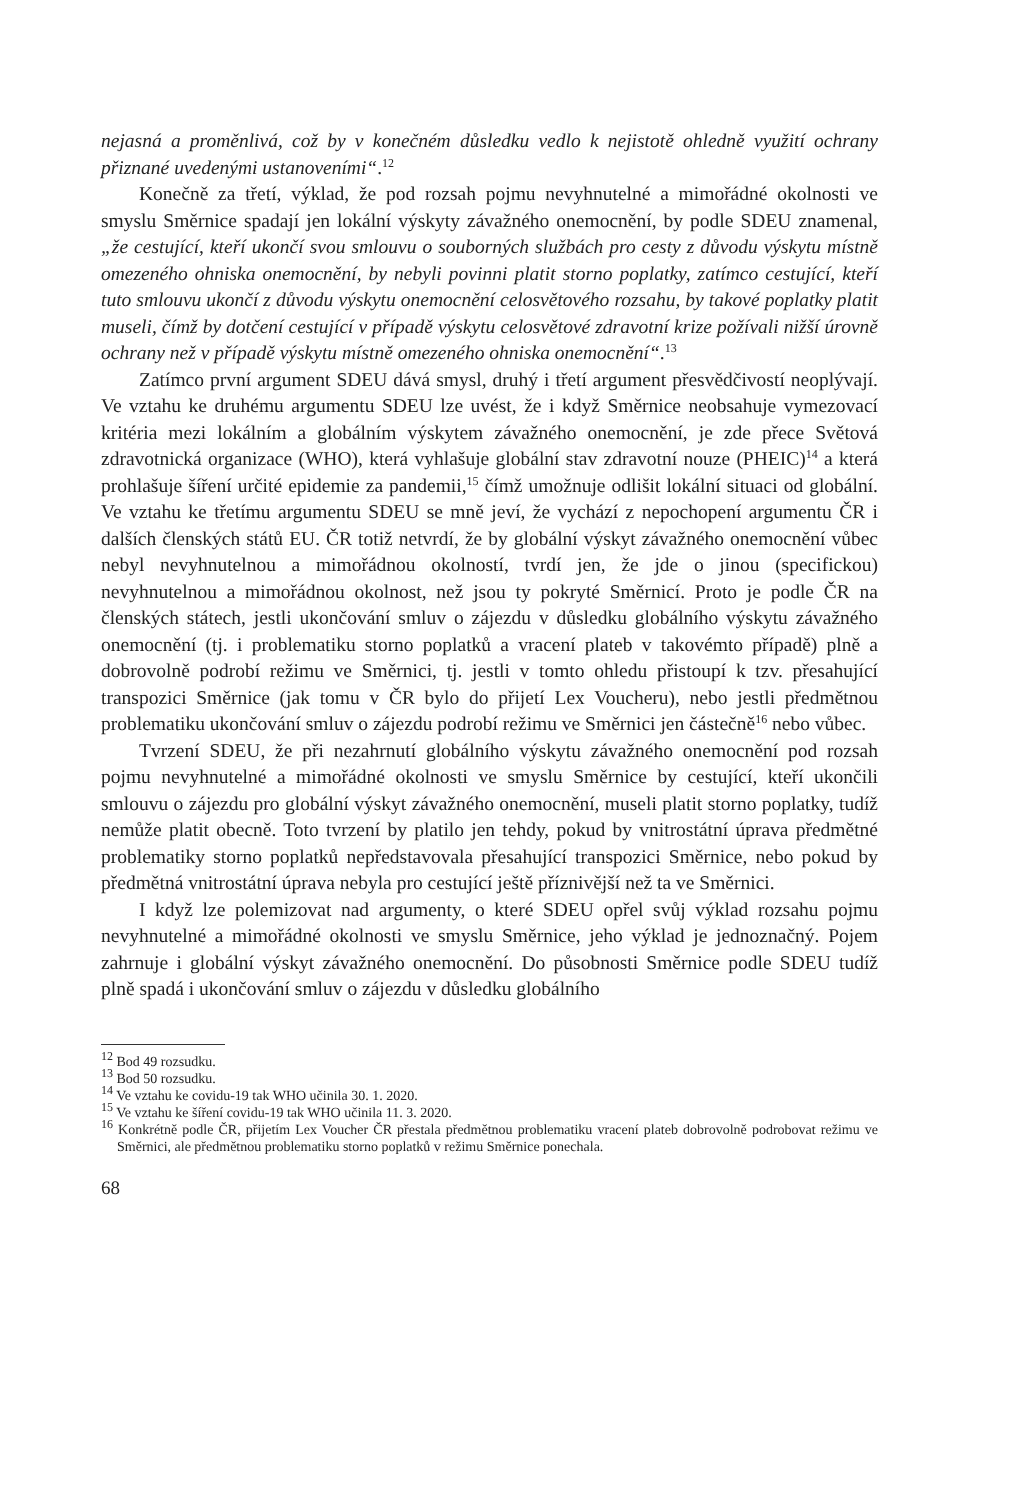nejasná a proměnlivá, což by v konečném důsledku vedlo k nejistotě ohledně využití ochrany přiznané uvedenými ustanoveními“.<sup>12</sup>
Konečně za třetí, výklad, že pod rozsah pojmu nevyhnutelné a mimořádné okolnosti ve smyslu Směrnice spadají jen lokální výskyty závažného onemocnění, by podle SDEU znamenal, „že cestující, kteří ukončí svou smlouvu o souborných službách pro cesty z důvodu výskytu místně omezeného ohniska onemocnění, by nebyli povinni platit storno poplatky, zatímco cestující, kteří tuto smlouvu ukončí z důvodu výskytu onemocnění celosvětového rozsahu, by takové poplatky platit museli, čímž by dotčení cestující v případě výskytu celosvětové zdravotní krize požívali nižší úrovně ochrany než v případě výskytu místně omezeného ohniska onemocnění“.<sup>13</sup>
Zatímco první argument SDEU dává smysl, druhý i třetí argument přesvědčivostí neoplývají. Ve vztahu ke druhému argumentu SDEU lze uvést, že i když Směrnice neobsahuje vymezovací kritéria mezi lokálním a globálním výskytem závažného onemocnění, je zde přece Světová zdravotnická organizace (WHO), která vyhlašuje globální stav zdravotní nouze (PHEIC)<sup>14</sup> a která prohlašuje šíření určité epidemie za pandemii,<sup>15</sup> čímž umožnuje odlišit lokální situaci od globální. Ve vztahu ke třetímu argumentu SDEU se mně jeví, že vychází z nepochopení argumentu ČR i dalších členských států EU. ČR totiž netvrdí, že by globální výskyt závažného onemocnění vůbec nebyl nevyhnutelnou a mimořádnou okolností, tvrdí jen, že jde o jinou (specifickou) nevyhnutelnou a mimořádnou okolnost, než jsou ty pokryté Směrnicí. Proto je podle ČR na členských státech, jestli ukončování smluv o zájezdu v důsledku globálního výskytu závažného onemocnění (tj. i problematiku storno poplatků a vracení plateb v takovémto případě) plně a dobrovolně podrobí režimu ve Směrnici, tj. jestli v tomto ohledu přistoupí k tzv. přesahující transpozici Směrnice (jak tomu v ČR bylo do přijetí Lex Voucheru), nebo jestli předmětnou problematiku ukončování smluv o zájezdu podrobí režimu ve Směrnici jen částečně<sup>16</sup> nebo vůbec.
Tvrzení SDEU, že při nezahrnutí globálního výskytu závažného onemocnění pod rozsah pojmu nevyhnutelné a mimořádné okolnosti ve smyslu Směrnice by cestující, kteří ukončili smlouvu o zájezdu pro globální výskyt závažného onemocnění, museli platit storno poplatky, tudíž nemůže platit obecně. Toto tvrzení by platilo jen tehdy, pokud by vnitrostátní úprava předmětné problematiky storno poplatků nepředstavovala přesahující transpozici Směrnice, nebo pokud by předmětná vnitrostátní úprava nebyla pro cestující ještě příznivější než ta ve Směrnici.
I když lze polemizovat nad argumenty, o které SDEU opřel svůj výklad rozsahu pojmu nevyhnutelné a mimořádné okolnosti ve smyslu Směrnice, jeho výklad je jednoznačný. Pojem zahrnuje i globální výskyt závažného onemocnění. Do působnosti Směrnice podle SDEU tudíž plně spadá i ukončování smluv o zájezdu v důsledku globálního
<sup>12</sup> Bod 49 rozsudku.
<sup>13</sup> Bod 50 rozsudku.
<sup>14</sup> Ve vztahu ke covidu-19 tak WHO učinila 30. 1. 2020.
<sup>15</sup> Ve vztahu ke šíření covidu-19 tak WHO učinila 11. 3. 2020.
<sup>16</sup> Konkrétně podle ČR, přijetím Lex Voucher ČR přestala předmětnou problematiku vracení plateb dobrovolně podrobovat režimu ve Směrnici, ale předmětnou problematiku storno poplatků v režimu Směrnice ponechala.
68